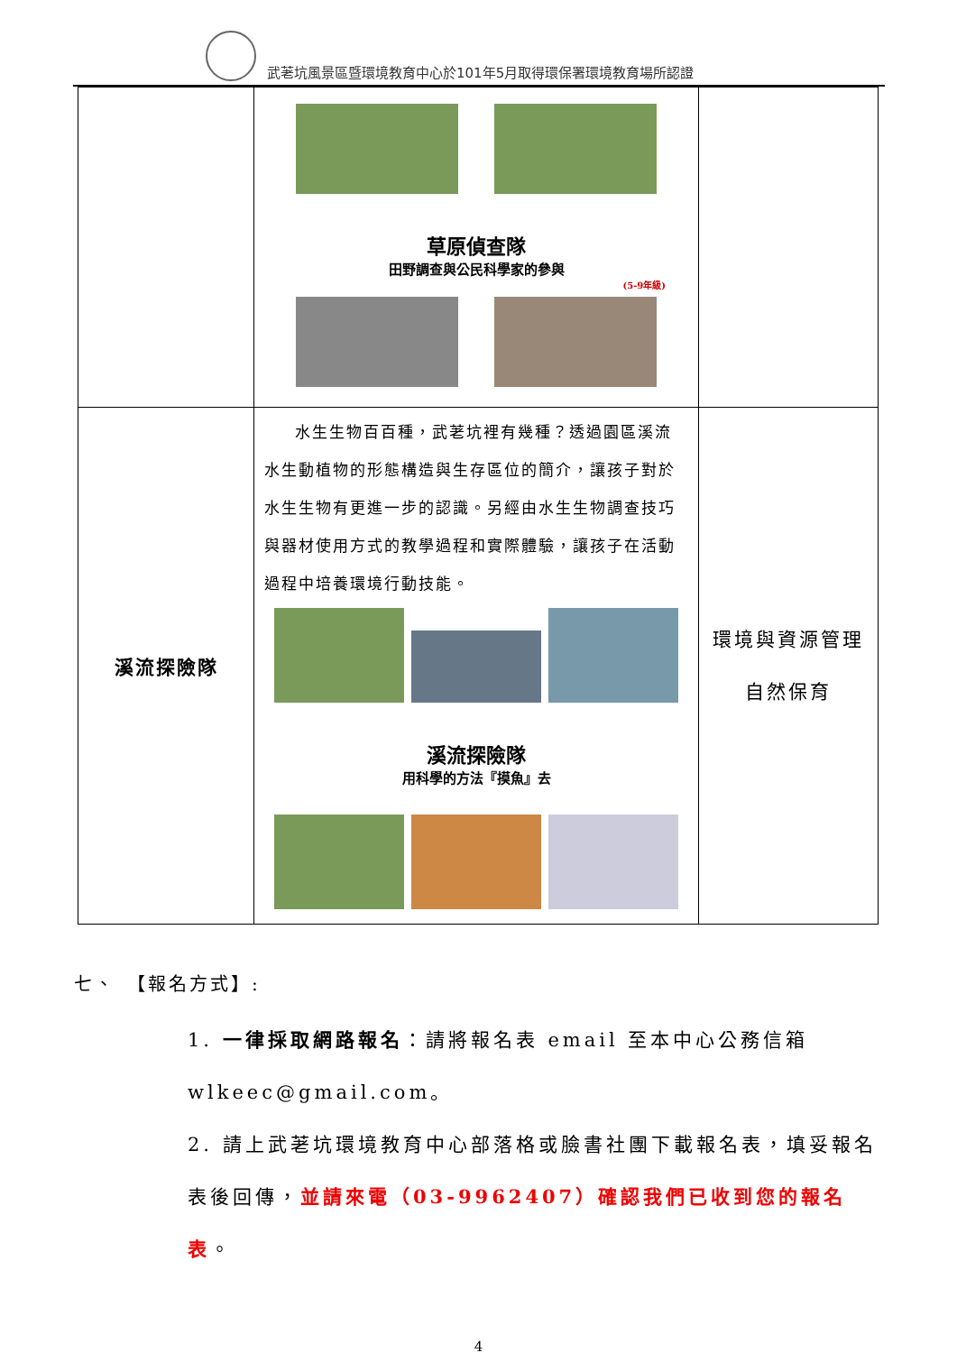武荖坑風景區暨環境教育中心於101年5月取得環保署環境教育場所認證
| | 草原偵查隊 田野調查與公民科學家的參與 (5-9年級) | |
| 溪流探險隊 | 水生生物百百種，武荖坑裡有幾種？透過園區溪流水生動植物的形態構造與生存區位的簡介，讓孩子對於水生生物有更進一步的認識。另經由水生生物調查技巧與器材使用方式的教學過程和實際體驗，讓孩子在活動過程中培養環境行動技能。 溪流探險隊 用科學的方法『摸魚』去 | 環境與資源管理 自然保育 |
七、　【報名方式】:
1. 一律採取網路報名：請將報名表 email 至本中心公務信箱 wlkeec@gmail.com。
2. 請上武荖坑環境教育中心部落格或臉書社團下載報名表，填妥報名表後回傳，並請來電（03-9962407）確認我們已收到您的報名表。
4